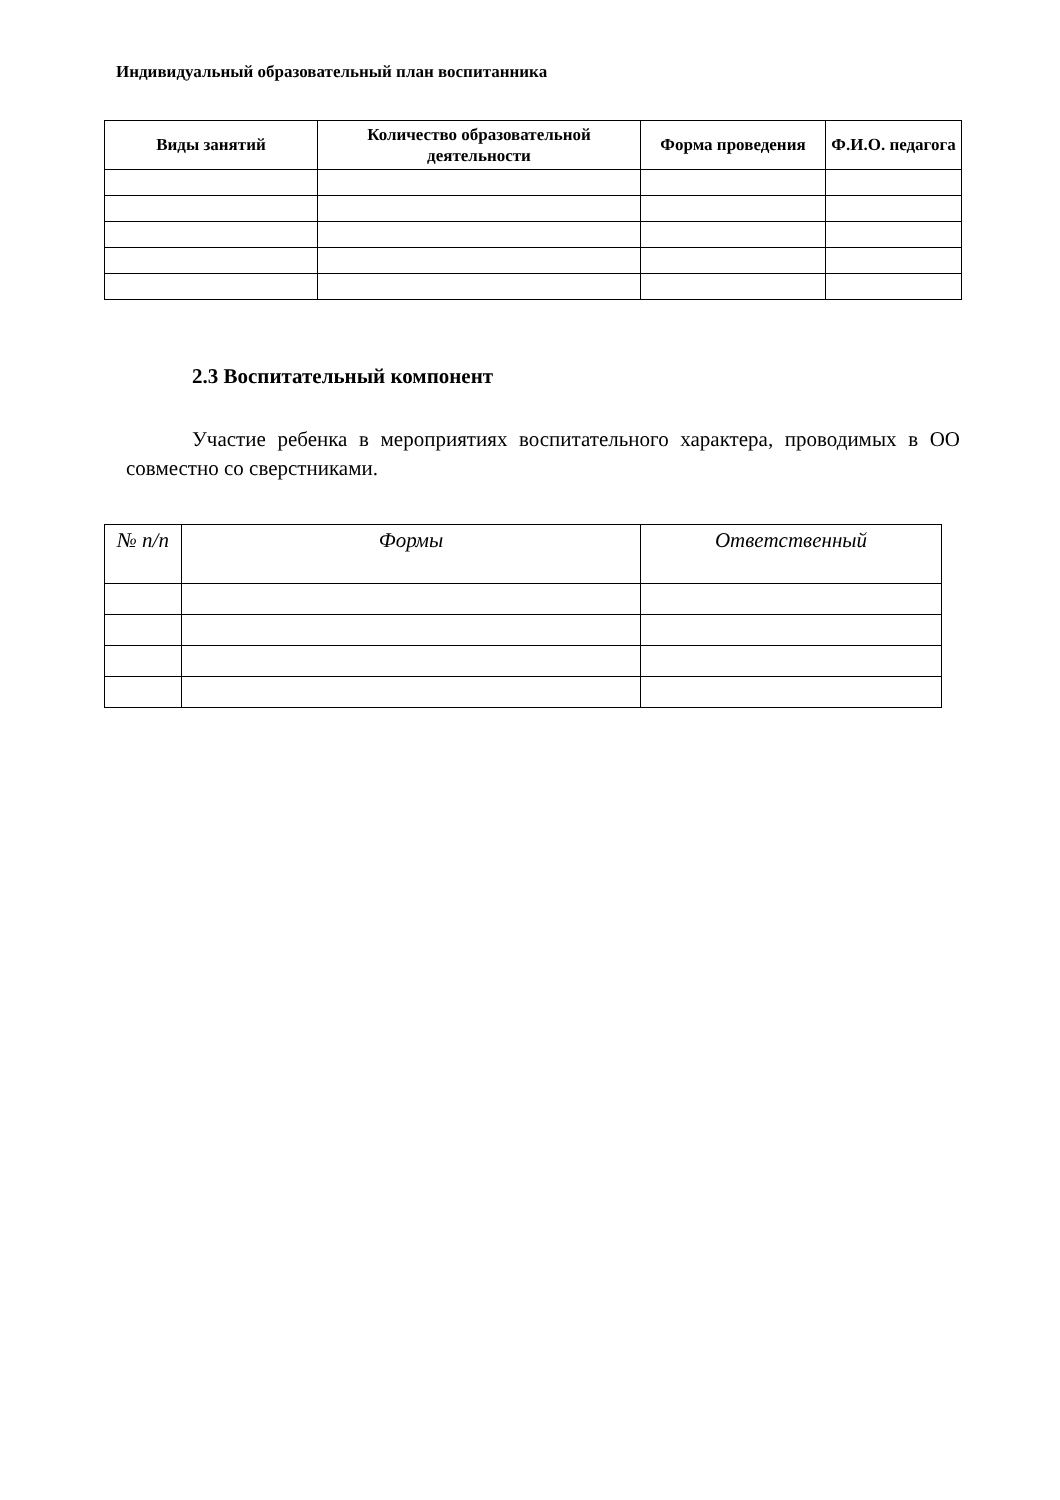Индивидуальный образовательный план воспитанника
| Виды занятий | Количество образовательной деятельности | Форма проведения | Ф.И.О. педагога |
| --- | --- | --- | --- |
2.3 Воспитательный компонент
Участие ребенка в мероприятиях воспитательного характера, проводимых в ОО совместно со сверстниками.
| № п/п | Формы | Ответственный |
| --- | --- | --- |